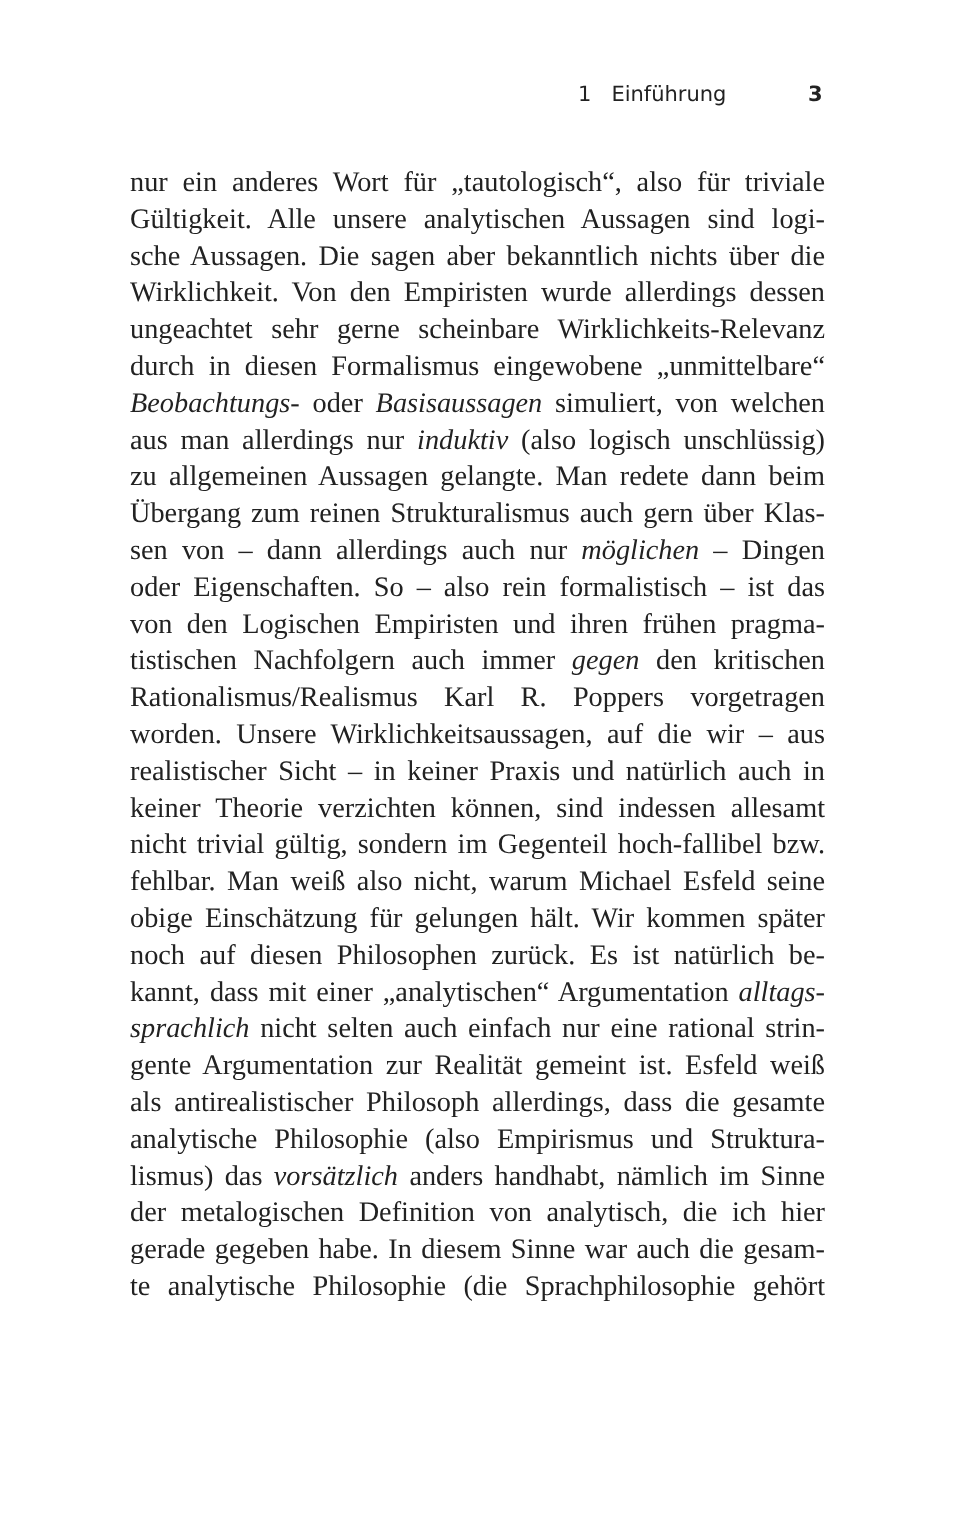1 Einführung 3
nur ein anderes Wort für „tautologisch“, also für triviale
Gültigkeit. Alle unsere analytischen Aussagen sind logi-
sche Aussagen. Die sagen aber bekanntlich nichts über die
Wirklichkeit. Von den Empiristen wurde allerdings dessen
ungeachtet sehr gerne scheinbare Wirklichkeits-Relevanz
durch in diesen Formalismus eingewobene „unmittelbare“
Beobachtungs- oder Basisaussagen simuliert, von welchen
aus man allerdings nur induktiv (also logisch unschlüssig)
zu allgemeinen Aussagen gelangte. Man redete dann beim
Übergang zum reinen Strukturalismus auch gern über Klas-
sen von – dann allerdings auch nur möglichen – Dingen
oder Eigenschaften. So – also rein formalistisch – ist das
von den Logischen Empiristen und ihren frühen pragma-
tistischen Nachfolgern auch immer gegen den kritischen
Rationalismus/Realismus Karl R. Poppers vorgetragen
worden. Unsere Wirklichkeitsaussagen, auf die wir – aus
realistischer Sicht – in keiner Praxis und natürlich auch in
keiner Theorie verzichten können, sind indessen allesamt
nicht trivial gültig, sondern im Gegenteil hoch-fallibel bzw.
fehlbar. Man weiß also nicht, warum Michael Esfeld seine
obige Einschätzung für gelungen hält. Wir kommen später
noch auf diesen Philosophen zurück. Es ist natürlich be-
kannt, dass mit einer „analytischen“ Argumentation alltags-
sprachlich nicht selten auch einfach nur eine rational strin-
gente Argumentation zur Realität gemeint ist. Esfeld weiß
als antirealistischer Philosoph allerdings, dass die gesamte
analytische Philosophie (also Empirismus und Struktura-
lismus) das vorsätzlich anders handhabt, nämlich im Sinne
der metalogischen Definition von analytisch, die ich hier
gerade gegeben habe. In diesem Sinne war auch die gesam-
te analytische Philosophie (die Sprachphilosophie gehört